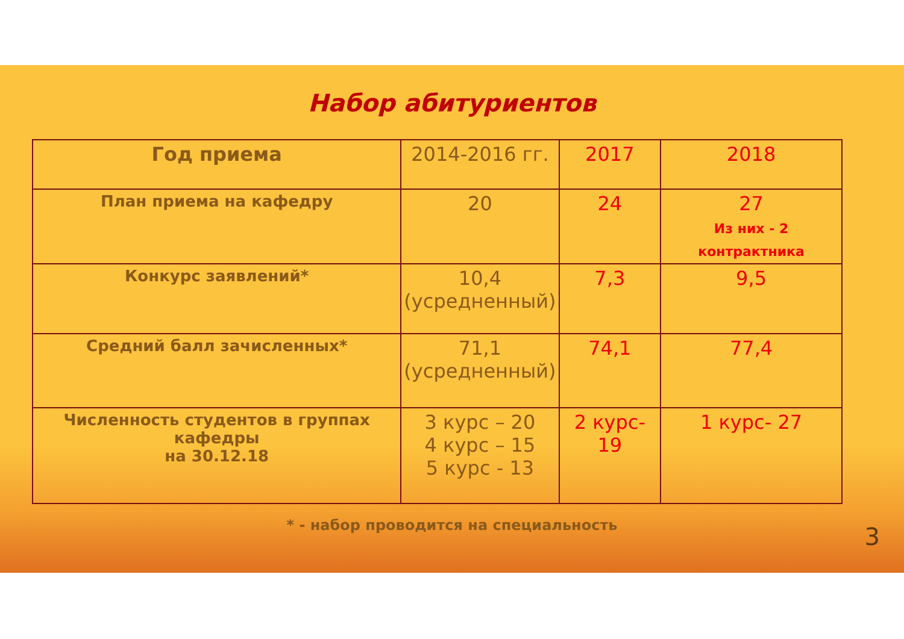Набор абитуриентов
| Год приема | 2014-2016 гг. | 2017 | 2018 |
| --- | --- | --- | --- |
| План приема на кафедру | 20 | 24 | 27 Из них - 2 контрактника |
| Конкурс заявлений* | 10,4 (усредненный) | 7,3 | 9,5 |
| Средний балл зачисленных* | 71,1 (усредненный) | 74,1 | 77,4 |
| Численность студентов в группах кафедры на 30.12.18 | 3 курс – 20 4 курс – 15 5 курс - 13 | 2 курс- 19 | 1 курс- 27 |
* - набор проводится на специальность
3